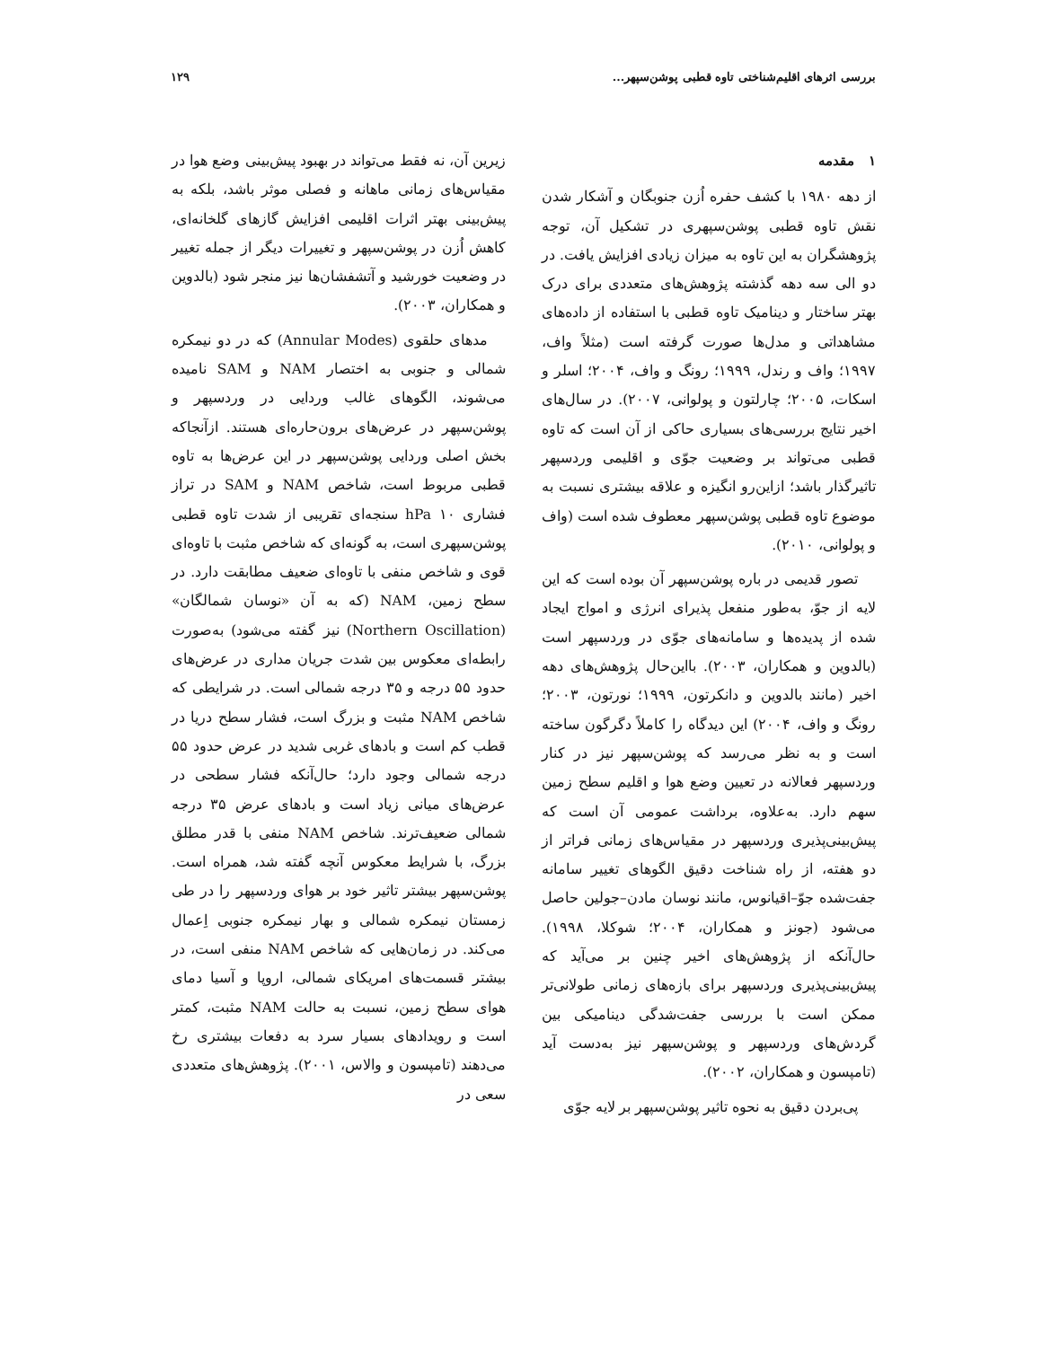بررسی اثرهای اقلیم‌شناختی تاوه قطبی پوشن‌سپهر... ۱۲۹
۱ مقدمه
از دهه ۱۹۸۰ با کشف حفره اُزن جنوبگان و آشکار شدن نقش تاوه قطبی پوشن‌سپهری در تشکیل آن، توجه پژوهشگران به این تاوه به میزان زیادی افزایش یافت. در دو الی سه دهه گذشته پژوهش‌های متعددی برای درک بهتر ساختار و دینامیک تاوه قطبی با استفاده از داده‌های مشاهداتی و مدل‌ها صورت گرفته است (مثلاً واف، ۱۹۹۷؛ واف و رندل، ۱۹۹۹؛ رونگ و واف، ۲۰۰۴؛ اسلر و اسکات، ۲۰۰۵؛ چارلتون و پولوانی، ۲۰۰۷). در سال‌های اخیر نتایج بررسی‌های بسیاری حاکی از آن است که تاوه قطبی می‌تواند بر وضعیت جوّی و اقلیمی وردسپهر تاثیرگذار باشد؛ ازاین‌رو انگیزه و علاقه بیشتری نسبت به موضوع تاوه قطبی پوشن‌سپهر معطوف شده است (واف و پولوانی، ۲۰۱۰).
تصور قدیمی در باره پوشن‌سپهر آن بوده است که این لایه از جوّ، به‌طور منفعل پذیرای انرژی و امواج ایجاد شده از پدیده‌ها و سامانه‌های جوّی در وردسپهر است (بالدوین و همکاران، ۲۰۰۳). بااین‌حال پژوهش‌های دهه اخیر (مانند بالدوین و دانکرتون، ۱۹۹۹؛ نورتون، ۲۰۰۳؛ رونگ و واف، ۲۰۰۴) این دیدگاه را کاملاً دگرگون ساخته است و به نظر می‌رسد که پوشن‌سپهر نیز در کنار وردسپهر فعالانه در تعیین وضع هوا و اقلیم سطح زمین سهم دارد. به‌علاوه، برداشت عمومی آن است که پیش‌بینی‌پذیری وردسپهر در مقیاس‌های زمانی فراتر از دو هفته، از راه شناخت دقیق الگوهای تغییر سامانه جفت‌شده جوّ–اقیانوس، مانند نوسان مادن–جولین حاصل می‌شود (جونز و همکاران، ۲۰۰۴؛ شوکلا، ۱۹۹۸). حال‌آنکه از پژوهش‌های اخیر چنین بر می‌آید که پیش‌بینی‌پذیری وردسپهر برای بازه‌های زمانی طولانی‌تر ممکن است با بررسی جفت‌شدگی دینامیکی بین گردش‌های وردسپهر و پوشن‌سپهر نیز به‌دست آید (تامپسون و همکاران، ۲۰۰۲).
پی‌بردن دقیق به نحوه تاثیر پوشن‌سپهر بر لایه جوّی
زیرین آن، نه فقط می‌تواند در بهبود پیش‌بینی وضع هوا در مقیاس‌های زمانی ماهانه و فصلی موثر باشد، بلکه به پیش‌بینی بهتر اثرات اقلیمی افزایش گازهای گلخانه‌ای، کاهش اُزن در پوشن‌سپهر و تغییرات دیگر از جمله تغییر در وضعیت خورشید و آتشفشان‌ها نیز منجر شود (بالدوین و همکاران، ۲۰۰۳).
مدهای حلقوی (Annular Modes) که در دو نیمکره شمالی و جنوبی به اختصار NAM و SAM نامیده می‌شوند، الگوهای غالب وردایی در وردسپهر و پوشن‌سپهر در عرض‌های برون‌حاره‌ای هستند. ازآنجاکه بخش اصلی وردایی پوشن‌سپهر در این عرض‌ها به تاوه قطبی مربوط است، شاخص NAM و SAM در تراز فشاری ۱۰ hPa سنجه‌ای تقریبی از شدت تاوه قطبی پوشن‌سپهری است، به گونه‌ای که شاخص مثبت با تاوه‌ای قوی و شاخص منفی با تاوه‌ای ضعیف مطابقت دارد. در سطح زمین، NAM (که به آن «نوسان شمالگان» (Northern Oscillation) نیز گفته می‌شود) به‌صورت رابطه‌ای معکوس بین شدت جریان مداری در عرض‌های حدود ۵۵ درجه و ۳۵ درجه شمالی است. در شرایطی که شاخص NAM مثبت و بزرگ است، فشار سطح دریا در قطب کم است و بادهای غربی شدید در عرض حدود ۵۵ درجه شمالی وجود دارد؛ حال‌آنکه فشار سطحی در عرض‌های میانی زیاد است و بادهای عرض ۳۵ درجه شمالی ضعیف‌ترند. شاخص NAM منفی با قدر مطلق بزرگ، با شرایط معکوس آنچه گفته شد، همراه است. پوشن‌سپهر بیشتر تاثیر خود بر هوای وردسپهر را در طی زمستان نیمکره شمالی و بهار نیمکره جنوبی اِعمال می‌کند. در زمان‌هایی که شاخص NAM منفی است، در بیشتر قسمت‌های امریکای شمالی، اروپا و آسیا دمای هوای سطح زمین، نسبت به حالت NAM مثبت، کمتر است و رویدادهای بسیار سرد به دفعات بیشتری رخ می‌دهند (تامپسون و والاس، ۲۰۰۱). پژوهش‌های متعددی سعی در